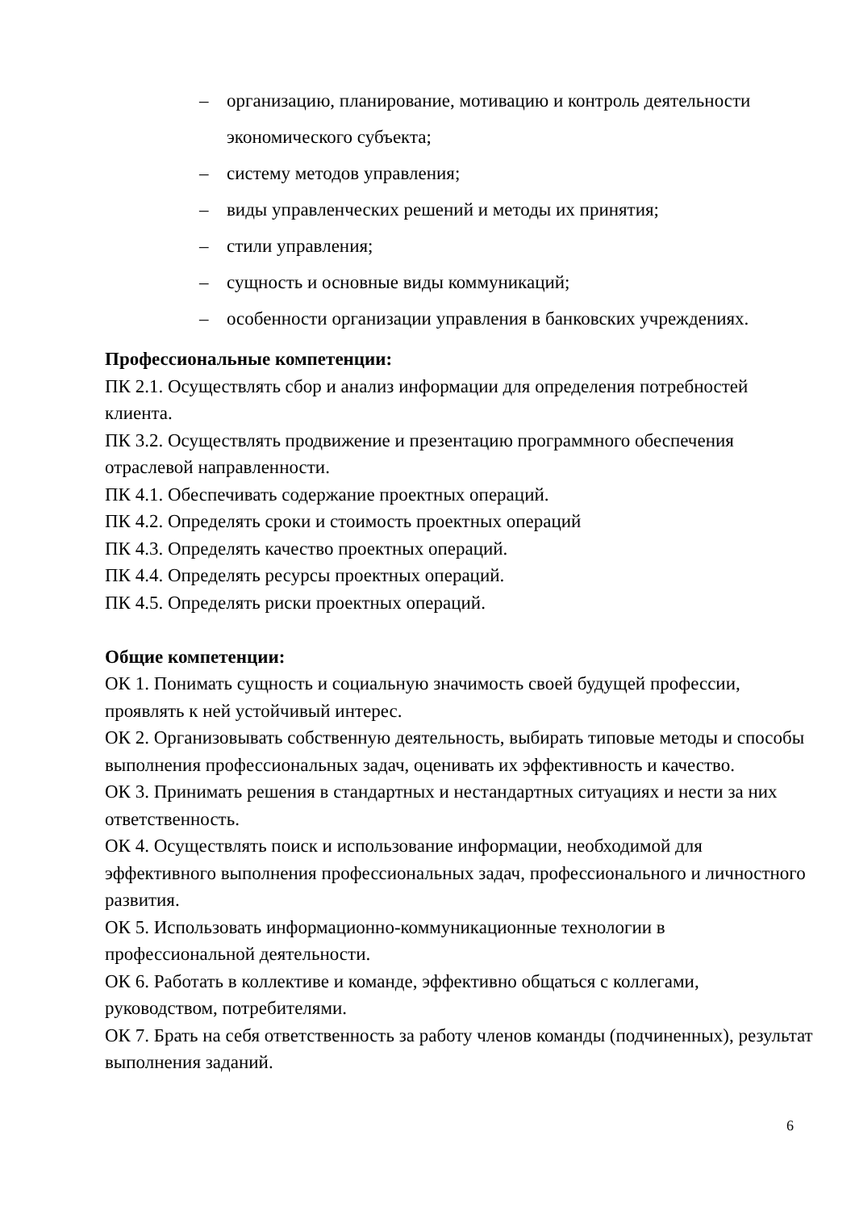– организацию, планирование, мотивацию и контроль деятельности экономического субъекта;
– систему методов управления;
– виды управленческих решений и методы их принятия;
– стили управления;
– сущность и основные виды коммуникаций;
– особенности организации управления в банковских учреждениях.
Профессиональные компетенции:
ПК 2.1. Осуществлять сбор и анализ информации для определения потребностей клиента.
ПК 3.2. Осуществлять продвижение и презентацию программного обеспечения отраслевой направленности.
ПК 4.1. Обеспечивать содержание проектных операций.
ПК 4.2. Определять сроки и стоимость проектных операций
ПК 4.3. Определять качество проектных операций.
ПК 4.4. Определять ресурсы проектных операций.
ПК 4.5. Определять риски проектных операций.
Общие компетенции:
ОК 1. Понимать сущность и социальную значимость своей будущей профессии, проявлять к ней устойчивый интерес.
ОК 2. Организовывать собственную деятельность, выбирать типовые методы и способы выполнения профессиональных задач, оценивать их эффективность и качество.
ОК 3. Принимать решения в стандартных и нестандартных ситуациях и нести за них ответственность.
ОК 4. Осуществлять поиск и использование информации, необходимой для эффективного выполнения профессиональных задач, профессионального и личностного развития.
ОК 5. Использовать информационно-коммуникационные технологии в профессиональной деятельности.
ОК 6. Работать в коллективе и команде, эффективно общаться с коллегами, руководством, потребителями.
ОК 7. Брать на себя ответственность за работу членов команды (подчиненных), результат выполнения заданий.
6